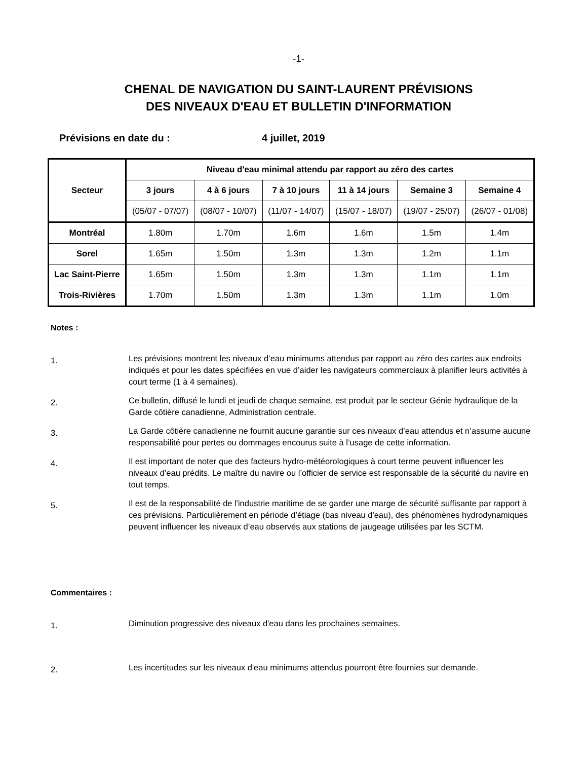-1-
CHENAL DE NAVIGATION DU SAINT-LAURENT PRÉVISIONS
DES NIVEAUX D'EAU ET BULLETIN D'INFORMATION
Prévisions en date du : 4 juillet, 2019
| Secteur | Niveau d'eau minimal attendu par rapport au zéro des cartes | | | | | |
| --- | --- | --- | --- | --- | --- | --- |
| | 3 jours | 4 à 6 jours | 7 à 10 jours | 11 à 14 jours | Semaine 3 | Semaine 4 |
| | (05/07 - 07/07) | (08/07 - 10/07) | (11/07 - 14/07) | (15/07 - 18/07) | (19/07 - 25/07) | (26/07 - 01/08) |
| Montréal | 1.80m | 1.70m | 1.6m | 1.6m | 1.5m | 1.4m |
| Sorel | 1.65m | 1.50m | 1.3m | 1.3m | 1.2m | 1.1m |
| Lac Saint-Pierre | 1.65m | 1.50m | 1.3m | 1.3m | 1.1m | 1.1m |
| Trois-Rivières | 1.70m | 1.50m | 1.3m | 1.3m | 1.1m | 1.0m |
Notes :
1.
Les prévisions montrent les niveaux d’eau minimums attendus par rapport au zéro des cartes aux endroits indiqués et pour les dates spécifiées en vue d’aider les navigateurs commerciaux à planifier leurs activités à court terme (1 à 4 semaines).
2.
Ce bulletin, diffusé le lundi et jeudi de chaque semaine, est produit par le secteur Génie hydraulique de la Garde côtière canadienne, Administration centrale.
3.
La Garde côtière canadienne ne fournit aucune garantie sur ces niveaux d’eau attendus et n’assume aucune responsabilité pour pertes ou dommages encourus suite à l’usage de cette information.
4.
Il est important de noter que des facteurs hydro-météorologiques à court terme peuvent influencer les niveaux d’eau prédits. Le maître du navire ou l’officier de service est responsable de la sécurité du navire en tout temps.
5.
Il est de la responsabilité de l'industrie maritime de se garder une marge de sécurité suffisante par rapport à ces prévisions. Particulièrement en période d’étiage (bas niveau d'eau), des phénomènes hydrodynamiques peuvent influencer les niveaux d’eau observés aux stations de jaugeage utilisées par les SCTM.
Commentaires :
1.
Diminution progressive des niveaux d'eau dans les prochaines semaines.
2.
Les incertitudes sur les niveaux d'eau minimums attendus pourront être fournies sur demande.